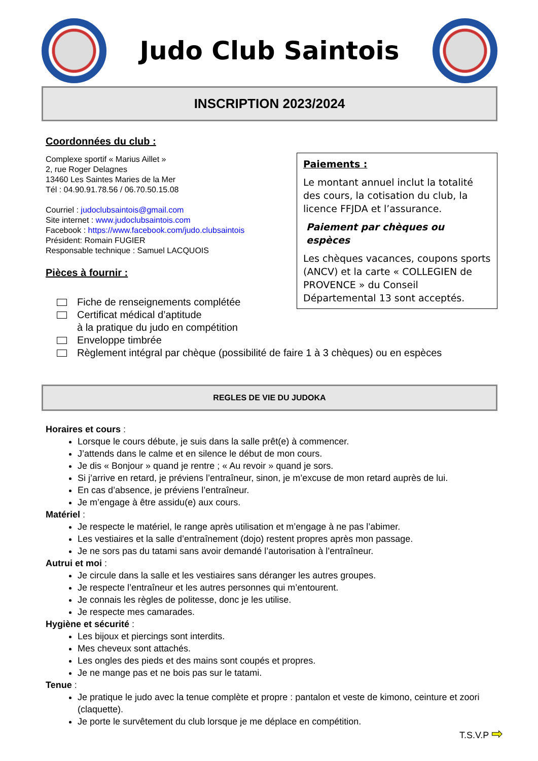Judo Club Saintois
INSCRIPTION 2023/2024
Coordonnées du club :
Complexe sportif « Marius Aillet »
2, rue Roger Delagnes
13460 Les Saintes Maries de la Mer
Tél : 04.90.91.78.56 / 06.70.50.15.08
Courriel : judoclubsaintois@gmail.com
Site internet : www.judoclubsaintois.com
Facebook : https://www.facebook.com/judo.clubsaintois
Président: Romain FUGIER
Responsable technique : Samuel LACQUOIS
Pièces à fournir :
Paiements :
Le montant annuel inclut la totalité des cours, la cotisation du club, la licence FFJDA et l’assurance.
Paiement par chèques ou espèces
Les chèques vacances, coupons sports (ANCV) et la carte « COLLEGIEN de PROVENCE » du Conseil Départemental 13 sont acceptés.
Fiche de renseignements complétée
Certificat médical d’aptitude
à la pratique du judo en compétition
Enveloppe timbrée
Règlement intégral par chèque (possibilité de faire 1 à 3 chèques) ou en espèces
REGLES DE VIE DU JUDOKA
Horaires et cours :
Lorsque le cours débute, je suis dans la salle prêt(e) à commencer.
J’attends dans le calme et en silence le début de mon cours.
Je dis « Bonjour » quand je rentre ; « Au revoir » quand je sors.
Si j’arrive en retard, je préviens l’entraîneur, sinon, je m’excuse de mon retard auprès de lui.
En cas d’absence, je préviens l’entraîneur.
Je m’engage à être assidu(e) aux cours.
Matériel :
Je respecte le matériel, le range après utilisation et m’engage à ne pas l’abimer.
Les vestiaires et la salle d’entraînement (dojo) restent propres après mon passage.
Je ne sors pas du tatami sans avoir demandé l’autorisation à l’entraîneur.
Autrui et moi :
Je circule dans la salle et les vestiaires sans déranger les autres groupes.
Je respecte l’entraîneur et les autres personnes qui m’entourent.
Je connais les règles de politesse, donc je les utilise.
Je respecte mes camarades.
Hygiène et sécurité :
Les bijoux et piercings sont interdits.
Mes cheveux sont attachés.
Les ongles des pieds et des mains sont coupés et propres.
Je ne mange pas et ne bois pas sur le tatami.
Tenue :
Je pratique le judo avec la tenue complète et propre : pantalon et veste de kimono, ceinture et zoori (claquette).
Je porte le survêtement du club lorsque je me déplace en compétition.
T.S.V.P ➡